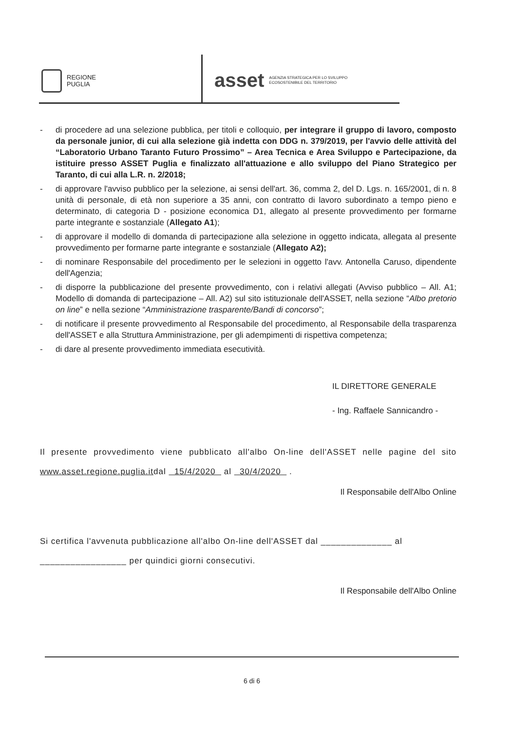REGIONE
PUGLIA
asset AGENZIA STRATEGICA PER LO SVILUPPO
ECOSOSTENIBILE DEL TERRITORIO
- di procedere ad una selezione pubblica, per titoli e colloquio, per integrare il gruppo di lavoro, composto da personale junior, di cui alla selezione già indetta con DDG n. 379/2019, per l'avvio delle attività del “Laboratorio Urbano Taranto Futuro Prossimo” – Area Tecnica e Area Sviluppo e Partecipazione, da istituire presso ASSET Puglia e finalizzato all'attuazione e allo sviluppo del Piano Strategico per Taranto, di cui alla L.R. n. 2/2018;
- di approvare l'avviso pubblico per la selezione, ai sensi dell'art. 36, comma 2, del D. Lgs. n. 165/2001, di n. 8 unità di personale, di età non superiore a 35 anni, con contratto di lavoro subordinato a tempo pieno e determinato, di categoria D - posizione economica D1, allegato al presente provvedimento per formarne parte integrante e sostanziale (Allegato A1);
- di approvare il modello di domanda di partecipazione alla selezione in oggetto indicata, allegata al presente provvedimento per formarne parte integrante e sostanziale (Allegato A2);
- di nominare Responsabile del procedimento per le selezioni in oggetto l'avv. Antonella Caruso, dipendente dell'Agenzia;
- di disporre la pubblicazione del presente provvedimento, con i relativi allegati (Avviso pubblico – All. A1; Modello di domanda di partecipazione – All. A2) sul sito istituzionale dell'ASSET, nella sezione “Albo pretorio on line” e nella sezione “Amministrazione trasparente/Bandi di concorso”;
- di notificare il presente provvedimento al Responsabile del procedimento, al Responsabile della trasparenza dell'ASSET e alla Struttura Amministrazione, per gli adempimenti di rispettiva competenza;
- di dare al presente provvedimento immediata esecutività.
IL DIRETTORE GENERALE
- Ing. Raffaele Sannicandro -
Il presente provvedimento viene pubblicato all'albo On-line dell'ASSET nelle pagine del sito www.asset.regione.puglia.itdal 15/4/2020 al 30/4/2020 .
Il Responsabile dell'Albo Online
Si certifica l'avvenuta pubblicazione all'albo On-line dell'ASSET dal ______________ al
_________________ per quindici giorni consecutivi.
Il Responsabile dell'Albo Online
6 di 6